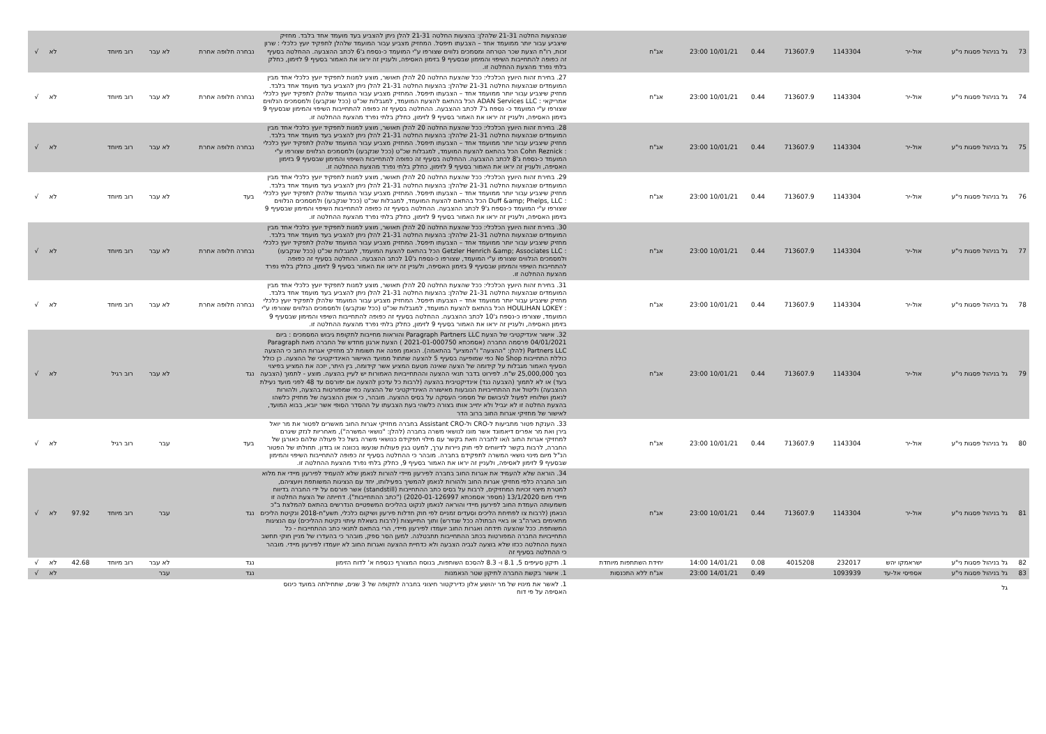| 73 | גל בניהול פסגות ני"ע | אול-יר | 1143304 | 713607.9 | 0.44 | 10/01/21 23:00 | אג"ח | שבהצעות החלטה 21-31 שלהלן: בהצעות החלטה 21-31 להלן ניתן להצביע בעד מועמד אחד בלבד. מחזיק שיצביע עבור יותר ממועמד אחד – הצבעתו תיפסל. המחזיק מצביע עבור המועמד שלהלן לתפקיד יועץ כלכלי : שרון זכות, רו"ח הצעת שכר הטרחה ומסמכים נלווים שצורפו ע"י המועמד כ-נספח ג'6 לכתב ההצבעה. ההחלטה בסעיף זה כפופה להתחייבות השיפוי והמימון שבסעיף 9 בזימון האסיפה, ולעניין זה יראו את האמור בסעיף 9 לזימון, כחלק בלתי נפרד מהצעת ההחלטה זו. | נבחרה חלופה אחרת | לא עבר | רוב מיוחד | | לא | √ |
| 74 | גל בניהול פסגות ני"ע | אול-יר | 1143304 | 713607.9 | 0.44 | 10/01/21 23:00 | אג"ח | 27. בחירת זהות היועץ הכלכלי: ככל שהצעת החלטה 20 להלן תאושר, מוצע למנות לתפקיד יועץ כלכלי אחד מבין המועמדים שבהצעות החלטה 21-31 שלהלן: בהצעות החלטה 21-31 להלן ניתן להצביע בעד מועמד אחד בלבד. מחזיק שיצביע עבור יותר ממועמד אחד – הצבעתו תיפסל. המחזיק מצביע עבור המועמד שלהלן לתפקיד יועץ כלכלי אמריקאי : ADAN Services LLC הכל בהתאם להצעת המועמד, למגבלות שכ"ט (ככל שנקבעו) ולמסמכים הנלווים שצורפו ע"י המועמד כ- נספח ג'7 לכתב ההצבעה. ההחלטה בסעיף זה כפופה להתחייבות השיפוי והמימון שבסעיף 9 בזימון האסיפה, ולעניין זה יראו את האמור בסעיף 9 לזימון, כחלק בלתי נפרד מהצעת ההחלטה זו. | נבחרה חלופה אחרת | לא עבר | רוב מיוחד | | לא | √ |
| 75 | גל בניהול פסגות ני"ע | אול-יר | 1143304 | 713607.9 | 0.44 | 10/01/21 23:00 | אג"ח | 28. בחירת זהות היועץ הכלכלי: ככל שהצעת החלטה 20 להלן תאושר, מוצע למנות לתפקיד יועץ כלכלי אחד מבין המועמדים שבהצעות החלטה 21-31 שלהלן: בהצעות החלטה 21-31 להלן ניתן להצביע בעד מועמד אחד בלבד. מחזיק שיצביע עבור יותר ממועמד אחד – הצבעתו תיפסל. המחזיק מצביע עבור המועמד שלהלן לתפקיד יועץ כלכלי : Cohn Reznick הכל בהתאם להצעת המועמד, למגבלות שכ"ט (ככל שנקבעו) ולמסמכים הנלווים שצורפו ע"י המועמד כ-נספח ג'8 לכתב ההצבעה. ההחלטה בסעיף זה כפופה להתחייבות השיפוי והמימון שבסעיף 9 בזימון האסיפה, ולעניין זה יראו את האמור בסעיף 9 לזימון, כחלק בלתי נפרד מהצעת ההחלטה זו. | נבחרה חלופה אחרת | לא עבר | רוב מיוחד | | לא | √ |
| 76 | גל בניהול פסגות ני"ע | אול-יר | 1143304 | 713607.9 | 0.44 | 10/01/21 23:00 | אג"ח | 29. בחירת זהות היועץ הכלכלי: ככל שהצעת החלטה 20 להלן תאושר, מוצע למנות לתפקיד יועץ כלכלי אחד מבין המועמדים שבהצעות החלטה 21-31 שלהלן: בהצעות החלטה 21-31 להלן ניתן להצביע בעד מועמד אחד בלבד. מחזיק שיצביע עבור יותר ממועמד אחד – הצבעתו תיפסל. המחזיק מצביע עבור המועמד שלהלן לתפקיד יועץ כלכלי : Duff &amp; Phelps, LLC הכל בהתאם להצעת המועמד, למגבלות שכ"ט (ככל שנקבעו) ולמסמכים הנלווים שצורפו ע"י המועמד כ-נספח ג'9 לכתב ההצבעה. ההחלטה בסעיף זה כפופה להתחייבות השיפוי והמימון שבסעיף 9 בזימון האסיפה, ולעניין זה יראו את האמור בסעיף 9 לזימון, כחלק בלתי נפרד מהצעת ההחלטה זו. | בעד | לא עבר | רוב מיוחד | | לא | √ |
| 77 | גל בניהול פסגות ני"ע | אול-יר | 1143304 | 713607.9 | 0.44 | 10/01/21 23:00 | אג"ח | 30. בחירת זהות היועץ הכלכלי: ככל שהצעת החלטה 20 להלן תאושר, מוצע למנות לתפקיד יועץ כלכלי אחד מבין המועמדים שבהצעות החלטה 21-31 שלהלן: בהצעות החלטה 21-31 להלן ניתן להצביע בעד מועמד אחד בלבד. מחזיק שיצביע עבור יותר ממועמד אחד – הצבעתו תיפסל. המחזיק מצביע עבור המועמד שלהלן לתפקיד יועץ כלכלי : Getzler Henrich &amp; Associates LLC הכל בהתאם להצעת המועמד, למגבלות שכ"ט (ככל שנקבעו) ולמסמכים הנלווים שצורפו ע"י המועמד, שצורפו כ-נספח ג'10 לכתב ההצבעה. ההחלטה בסעיף זה כפופה להתחייבות השיפוי והמימון שבסעיף 9 בזימון האסיפה, ולעניין זה יראו את האמור בסעיף 9 לזימון, כחלק בלתי נפרד מהצעת ההחלטה זו. | נבחרה חלופה אחרת | לא עבר | רוב מיוחד | | לא | √ |
| 78 | גל בניהול פסגות ני"ע | אול-יר | 1143304 | 713607.9 | 0.44 | 10/01/21 23:00 | אג"ח | 31. בחירת זהות היועץ הכלכלי: ככל שהצעת החלטה 20 להלן תאושר, מוצע למנות לתפקיד יועץ כלכלי אחד מבין המועמדים שבהצעות החלטה 21-31 שלהלן: בהצעות החלטה 21-31 להלן ניתן להצביע בעד מועמד אחד בלבד. מחזיק שיצביע עבור יותר ממועמד אחד – הצבעתו תיפסל. המחזיק מצביע עבור המועמד שלהלן לתפקיד יועץ כלכלי : HOULIHAN LOKEY הכל בהתאם להצעת המועמד, למגבלות שכ"ט (ככל שנקבעו) ולמסמכים הנלווים שצורפו ע"י המועמד, שצורפו כ-נספח ג'10 לכתב ההצבעה. ההחלטה בסעיף זה כפופה להתחייבות השיפוי והמימון שבסעיף 9 בזימון האסיפה, ולעניין זה יראו את האמור בסעיף 9 לזימון, כחלק בלתי נפרד מהצעת ההחלטה זו. | נבחרה חלופה אחרת | לא עבר | רוב מיוחד | | לא | √ |
| 79 | גל בניהול פסגות ני"ע | אול-יר | 1143304 | 713607.9 | 0.44 | 10/01/21 23:00 | אג"ח | 32. אישור אינדיקטיבי של הצעת Paragraph Partners LLC והוראות מחייבות לתקופת גיבוש המסמכים : ביום 04/01/2021 פרסמה החברה (אסמכתא 2021-01-000750 ) הצעת ארגון מחדש של החברה מאת Paragraph Partners LLC (להלן: "ההצעה" ו"המציע" בהתאמה). הנאמן מפנה את תשומת לב מחזיקי אגרות החוב כי ההצעה כוללת התחייבות No Shop כפי שמופיעה בסעיף 5 להצעה שתחול ממועד האישור האינדיקטיבי של ההצעה. כן כולל הסעיף האמור מגבלות על קידומה של הצעה שאינה מטעם המציע אשר קידומה, בין היתר, יזכה את המציע בפיצוי בסך 25,000,000 ש"ח. לפירוט בדבר תנאי ההצעה וההתחייבויות האמורות יש לעיין בהצעה. מוצע - לתמוך (הצבעה בעד) או לא לתמוך (הצבעה נגד) אינדיקטיבית בהצעה (לרבות כל עדכון להצעה אם יפורסם עד 48 לפני מועד נעילת ההצבעה) וליטול את ההתחייבויות הנובעות מאישורה האינדיקטיבי של ההצעה כפי שמפורטות בהצעה, ולהורות לנאמן ושלוחיו לפעול לגיבושם של מסמכי העסקה על בסיס ההצעה. מובהר, כי אופן ההצבעה של מחזיק כלשהו בהצעת החלטה זו לא יגביל ולא יחייב אותו בצורה כלשהי בעת הצבעתו על ההסדר הסופי אשר יובא, בבוא המועד, לאישור של מחזיקי אגרות החוב ברוב הדר | נגד | לא עבר | רוב רגיל | | לא | √ |
| 80 | גל בניהול פסגות ני"ע | אול-יר | 1143304 | 713607.9 | 0.44 | 10/01/21 23:00 | אג"ח | 33. הענקת פטור מתביעות ל-CRO ול-Assistant CRO בחברה מחזיקי אגרות החוב מאשרים לפטור את מר יואל בירן ואת מר אפרים דיאמונד אשר מונו לנושאי משרה בחברה (להלן: "נושאי המשרה"), מאחריות לנזק שיגרם למחזיקי אגרות החוב ו/או לחברה וזאת בקשר עם מילוי תפקידם כנושאי משרה בשל כל פעולה שלהם כאורגן של החברה, לרבות בקשר לדיווחים לפי חוק ניירות ערך, למעט בגין פעולות שנעשו בכוונה או בזדון. תחולתו של הפטור הנ"ל מיום מינוי נושאי המשרה לתפקידם בחברה. מובהר כי ההחלטה בסעיף זה כפופה להתחייבות השיפוי והמימון שבסעיף 9 לזימון לאסיפה, ולעניין זה יראו את האמור בסעיף 9, כחלק בלתי נפרד מהצעת ההחלטה זו. | בעד | עבר | רוב רגיל | | לא | √ |
| 81 | גל בניהול פסגות ני"ע | אול-יר | 1143304 | 713607.9 | 0.44 | 10/01/21 23:00 | אג"ח | 34. הוראה שלא להעמיד את אגרות החוב בחברה לפירעון מיידי להורות לנאמן שלא להעמיד לפירעון מיידי את מלוא חוב החברה כלפי מחזיקי אגרות החוב ולהורות לנאמן להמשיך בפעילותו, יחד עם הנציגות המשותפת ויועציהם, למטרת מיצוי זכויות המחזיקים, לרבות על בסיס כתב ההתחייבות (standstill) אשר פורסם על ידי החברה בדיווח מיידי מיום 13/1/2020 (מספר אסמכתא 2020-01-126997) ("כתב ההתחייבות"). דחייתה של הצעת החלטה זו משמעותה העמדת החוב לפירעון מיידי והוראה לנאמן לנקוט בהליכים המשפטיים הנדרשים בהתאם להמלצת ב"כ הנאמן (לרבות צו לפתיחת הליכים וסעדים זמניים לפי חוק חדלות פירעון ושיקום כלכלי, תשע"ח-2018 ונקיטת הליכים מתאימים בארה"ב או באיי הבתולה ככל שנדרש) ותוך התייעצות (לרבות בשאלת עיתוי נקיטת ההליכים) עם הנציגות המשותפת. ככל שהצעה תידחה ואגרות החוב יועמדו לפירעון מיידי, הרי בהתאם לתנאי כתב ההתחייבות - כל התחייבויות החברה המפורטות בכתב ההתחייבות תתבטלנה. למען הסר ספק, מובהר כי בהעדרו של מניין חוקי תחשב הצעת ההחלטה ככזו שלא בוצעה לגביה הצבעה ולא כדחיית ההצעה ואגרות החוב לא יועמדו לפירעון מיידי. מובהר כי ההחלטה בסעיף זה | נגד | עבר | רוב מיוחד | 97.92 | לא | √ |
| 82 | גל בניהול פסגות ני"ע | ישראמקו יהש | 232017 | 4015208 | 0.08 | 14/01/21 14:00 | יחידת השתתפות מיוחדת | 1. תיקון סעיפים 5, 8.1 ו- 8.3 להסכם השותפות, בנוסח המצורף כנספח א' לדוח הזימון | נגד | לא עבר | רוב מיוחד | 42.68 | לא | √ |
| 83 | גל בניהול פסגות ני"ע | אספיסי אל-עד | 1093939 | | 0.49 | 14/01/21 23:00 | אג"ח ללא התכנסות | 1. אישור בקשת החברה לתיקון שטר הנאמנות | נגד | עבר | | | לא | √ |
| | גל | | | | | | | 1. לאשר את מינויו של מר יהושע אלון כדירקטור חיצוני בחברה לתקופה של 3 שנים, שתחילתה במועד כינוס האסיפה על פי דוח | | | | | | |